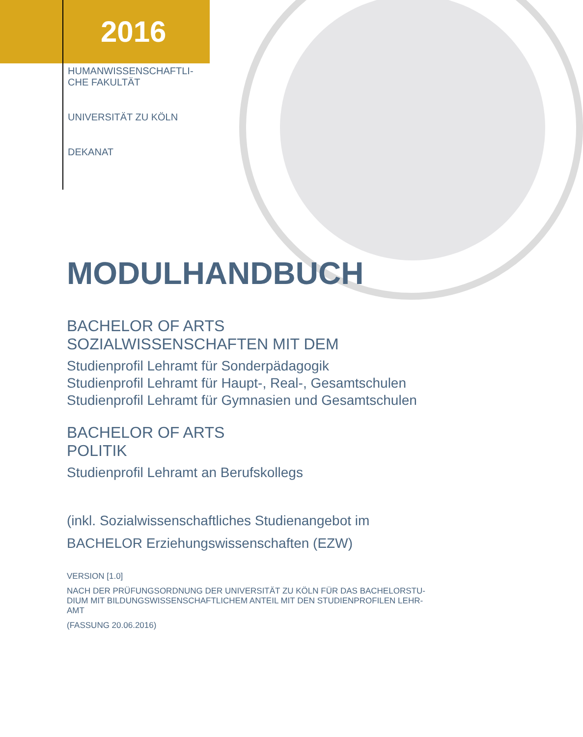2016
HUMANWISSENSCHAFTLI-
CHE FAKULTÄT
UNIVERSITÄT ZU KÖLN
DEKANAT
MODULHANDBUCH
BACHELOR OF ARTS
SOZIALWISSENSCHAFTEN MIT DEM
Studienprofil Lehramt für Sonderpädagogik
Studienprofil Lehramt für Haupt-, Real-, Gesamtschulen
Studienprofil Lehramt für Gymnasien und Gesamtschulen
BACHELOR OF ARTS
POLITIK
Studienprofil Lehramt an Berufskollegs
(inkl. Sozialwissenschaftliches Studienangebot im
BACHELOR Erziehungswissenschaften (EZW)
VERSION [1.0]
NACH DER PRÜFUNGSORDNUNG DER UNIVERSITÄT ZU KÖLN FÜR DAS BACHELORSTU-
DIUM MIT BILDUNGSWISSENSCHAFTLICHEM ANTEIL MIT DEN STUDIENPROFILEN LEHR-
AMT
(FASSUNG 20.06.2016)